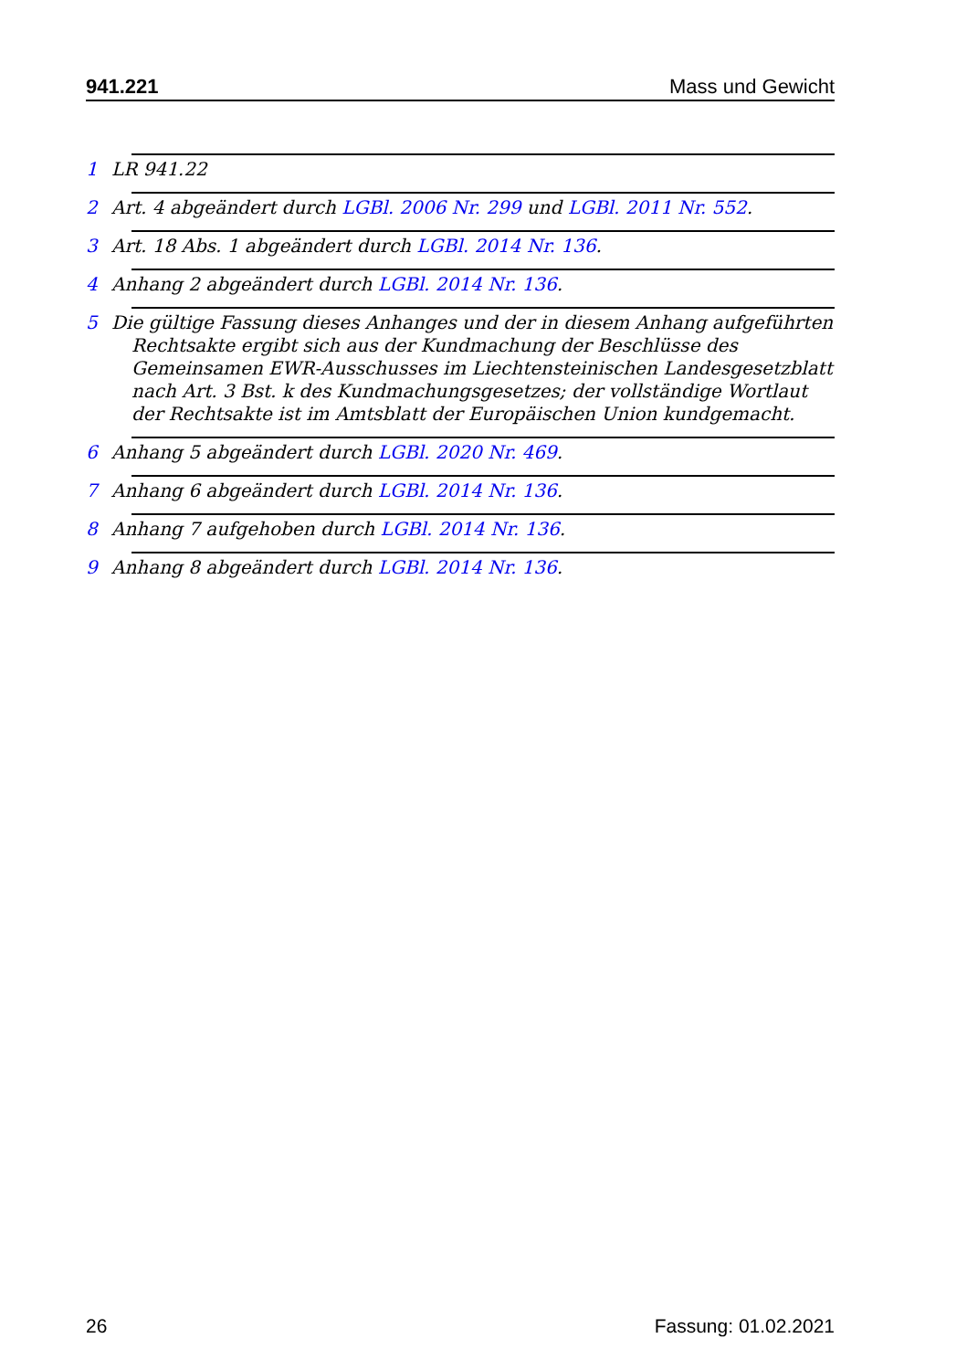941.221 Mass und Gewicht
1 LR 941.22
2 Art. 4 abgeändert durch LGBl. 2006 Nr. 299 und LGBl. 2011 Nr. 552.
3 Art. 18 Abs. 1 abgeändert durch LGBl. 2014 Nr. 136.
4 Anhang 2 abgeändert durch LGBl. 2014 Nr. 136.
5 Die gültige Fassung dieses Anhanges und der in diesem Anhang aufgeführten Rechtsakte ergibt sich aus der Kundmachung der Beschlüsse des Gemeinsamen EWR-Ausschusses im Liechtensteinischen Landesgesetzblatt nach Art. 3 Bst. k des Kundmachungsgesetzes; der vollständige Wortlaut der Rechtsakte ist im Amtsblatt der Europäischen Union kundgemacht.
6 Anhang 5 abgeändert durch LGBl. 2020 Nr. 469.
7 Anhang 6 abgeändert durch LGBl. 2014 Nr. 136.
8 Anhang 7 aufgehoben durch LGBl. 2014 Nr. 136.
9 Anhang 8 abgeändert durch LGBl. 2014 Nr. 136.
26 Fassung: 01.02.2021